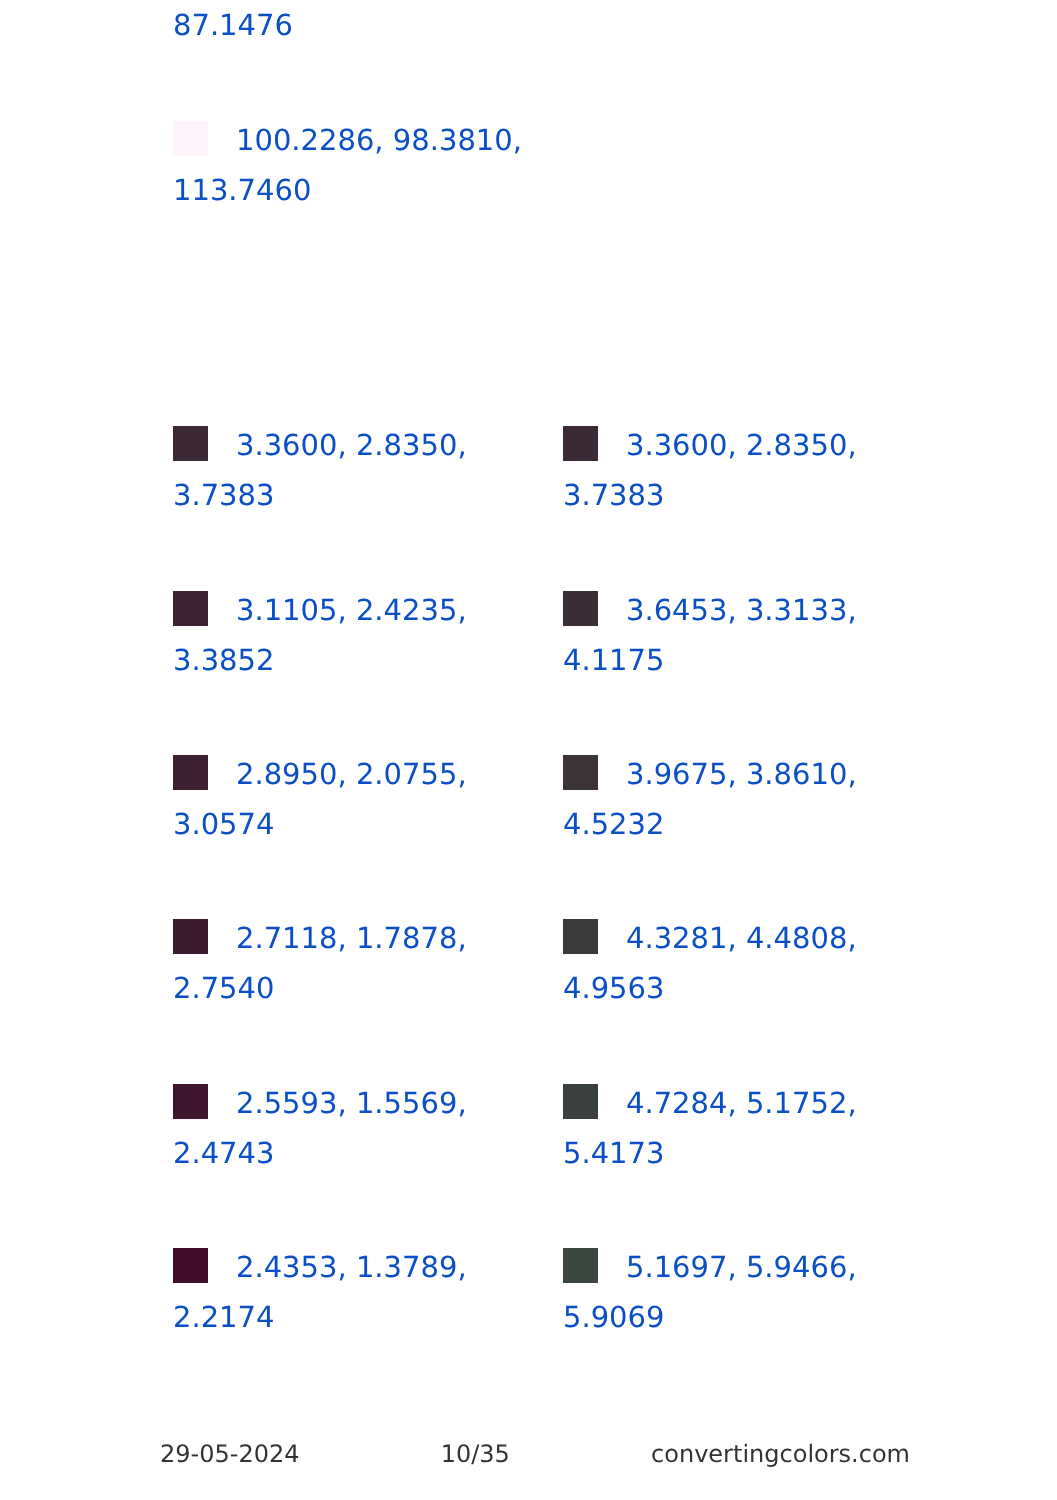87.1476
100.2286, 98.3810, 113.7460
3.3600, 2.8350, 3.7383
3.3600, 2.8350, 3.7383
3.1105, 2.4235, 3.3852
3.6453, 3.3133, 4.1175
2.8950, 2.0755, 3.0574
3.9675, 3.8610, 4.5232
2.7118, 1.7878, 2.7540
4.3281, 4.4808, 4.9563
2.5593, 1.5569, 2.4743
4.7284, 5.1752, 5.4173
2.4353, 1.3789, 2.2174
5.1697, 5.9466, 5.9069
29-05-2024 10/35 convertingcolors.com